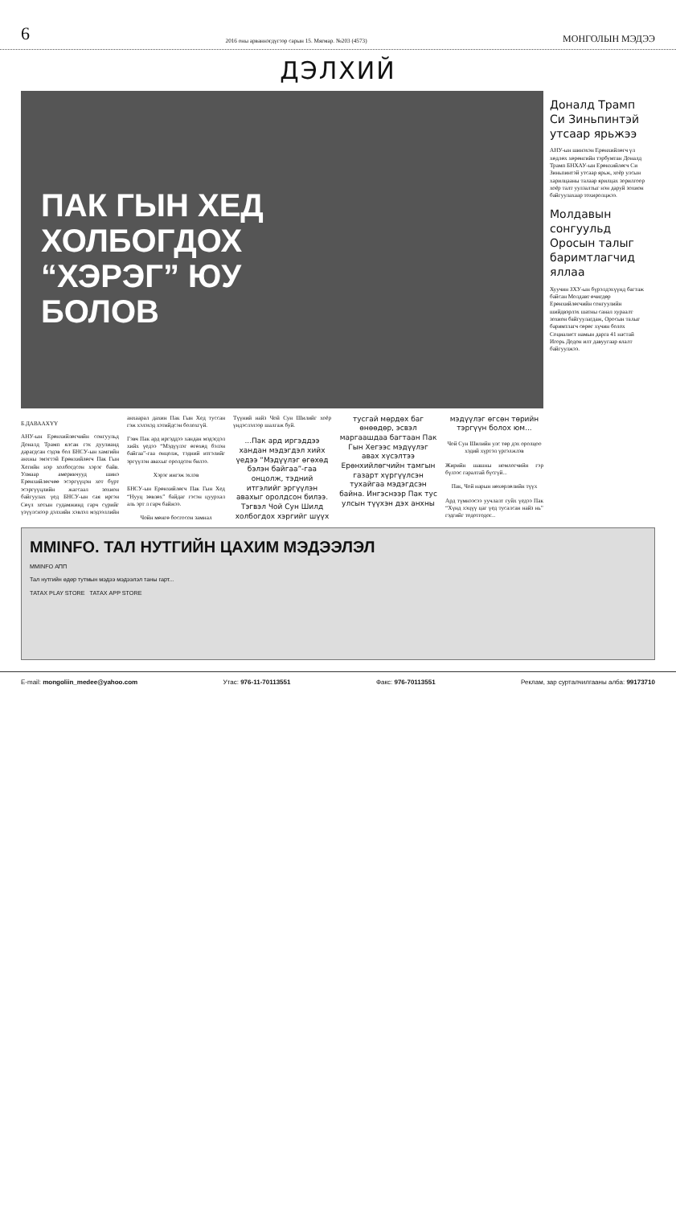6 2016 оны арваннэгдүгээр сарын 15. Мягмар. №203 (4573) МОНГОЛЫН МЭДЭЭ
ДЭЛХИЙ
ПАК ГЫН ХЕД
ХОЛБОГДОХ
“ХЭРЭГ” ЮУ
БОЛОВ
Б.ДАВААХҮҮ
АНУ-ын Ерөнхийлөгчийн сонгуульд Доналд Трамп ялсан гэх дуулианд дарагдсан сэдэв бол БНСУ-ын хамгийн анхны эмэгтэй Ерөнхийлөгч Пак Гын Хегийн нэр холбогдсон хэрэг байв. Улмаар америкчууд шинэ Ерөнхийлөгчөө эсэргүүцэн хот бүрт эсэргүүцлийн жагсаал зохион байгуулах үед БНСУ-ын сая иргэн Сөүл хотын гудамжинд гарч сүрийг үзүүлснээр дэлхийн хэвлэл мэдээллийн анхаарал дахин Пак Гын Хед туссан гэж хэлэхэд хэтийдсэн болохгүй.
Гэвч Пак ард иргэддээ хандан мэдэгдэл хийх үедээ “Мэдүүлэг өгөхөд бэлэн байгаа”-гаа онцолж, тэдний итгэлийг эргүүлэн авахыг оролдсон билээ.
Хэрэг ингэж эхлэв
БНСУ-ын Ерөнхийлөгч Пак Гын Хед “Нууц зөвлөх” байдаг гэсэн цуурхал аль эрт л гарч байжээ.
Чойн мөнгө босгосон замнал
Түүний найз Чой Сун Шилийг хоёр үндэслэлээр шалгаж буй.
...Пак ард иргэддээ хандан мэдэгдэл хийх үедээ “Мэдүүлэг өгөхөд бэлэн байгаа”-гаа онцолж, тэдний итгэлийг эргүүлэн авахыг оролдсон билээ. Тэгвэл Чой Сун Шилд холбогдох хэргийг шүүх тусгай мөрдөх баг өнөөдөр, эсвэл маргаашдаа багтаан Пак Гын Хегээс мэдүүлэг авах хүсэлтээ Ерөнхийлөгчийн тамгын газарт хүргүүлсэн тухайгаа мэдэгдсэн байна. Ингэснээр Пак тус улсын түүхэн дэх анхны мэдүүлэг өгсөн төрийн тэргүүн болох юм...
Чой Сун Шилийн улс төр дэх оролцоо хэдий хүртэл үргэлжлэв
Жирийн шашны номлогчийн гэр бүлээс гаралтай бүсгүй...
Пак, Чой нарын нөхөрлөлийн түүх
Ард түмнээсээ уучлалт гуйх үедээ Пак “Хүнд хэцүү цаг үед тусалсан найз нь” гэдгийг тодотгодог...
Доналд Трамп Си Зиньпинтэй утсаар ярьжээ
АНУ-ын шинэхэн Ерөнхийлөгч үл хөдлөх хөрөнгийн тэрбумтан Доналд Трамп БНХАУ-ын Ерөнхийлөгч Си Зиньпинтэй утсаар ярьж, хоёр улсын харилцааны талаар ярилцах зорилгоор хоёр талт уулзалтыг нэн даруй зохион байгуулахаар тохиролцжээ.
Молдавын сонгуульд Оросын талыг баримтлагчид яллаа
Хуучин ЗХУ-ын бүрэлдэхүүнд багтаж байсан Молдавт өчигдөр Ерөнхийлөгчийн сонгуулийн шийдвэрлэх шатны санал хураалт зохион байгуулагдаж, Оросын талыг баримтлагч сөрөг хүчин болох Социалист намын дарга 41 настай Игорь Додон илт давуугаар ялалт байгуулжээ.
MMINFO. ТАЛ НУТГИЙН ЦАХИМ МЭДЭЭЛЭЛ
MMINFO АПП
Тал нутгийн өдөр тутмын мэдээ мэдээлэл таны гарт...
ТАТАХ PLAY STORE ТАТАХ APP STORE
E-mail: mongoliin_medee@yahoo.com Утас: 976-11-70113551 Факс: 976-70113551 Реклам, зар сурталчилгааны алба: 99173710